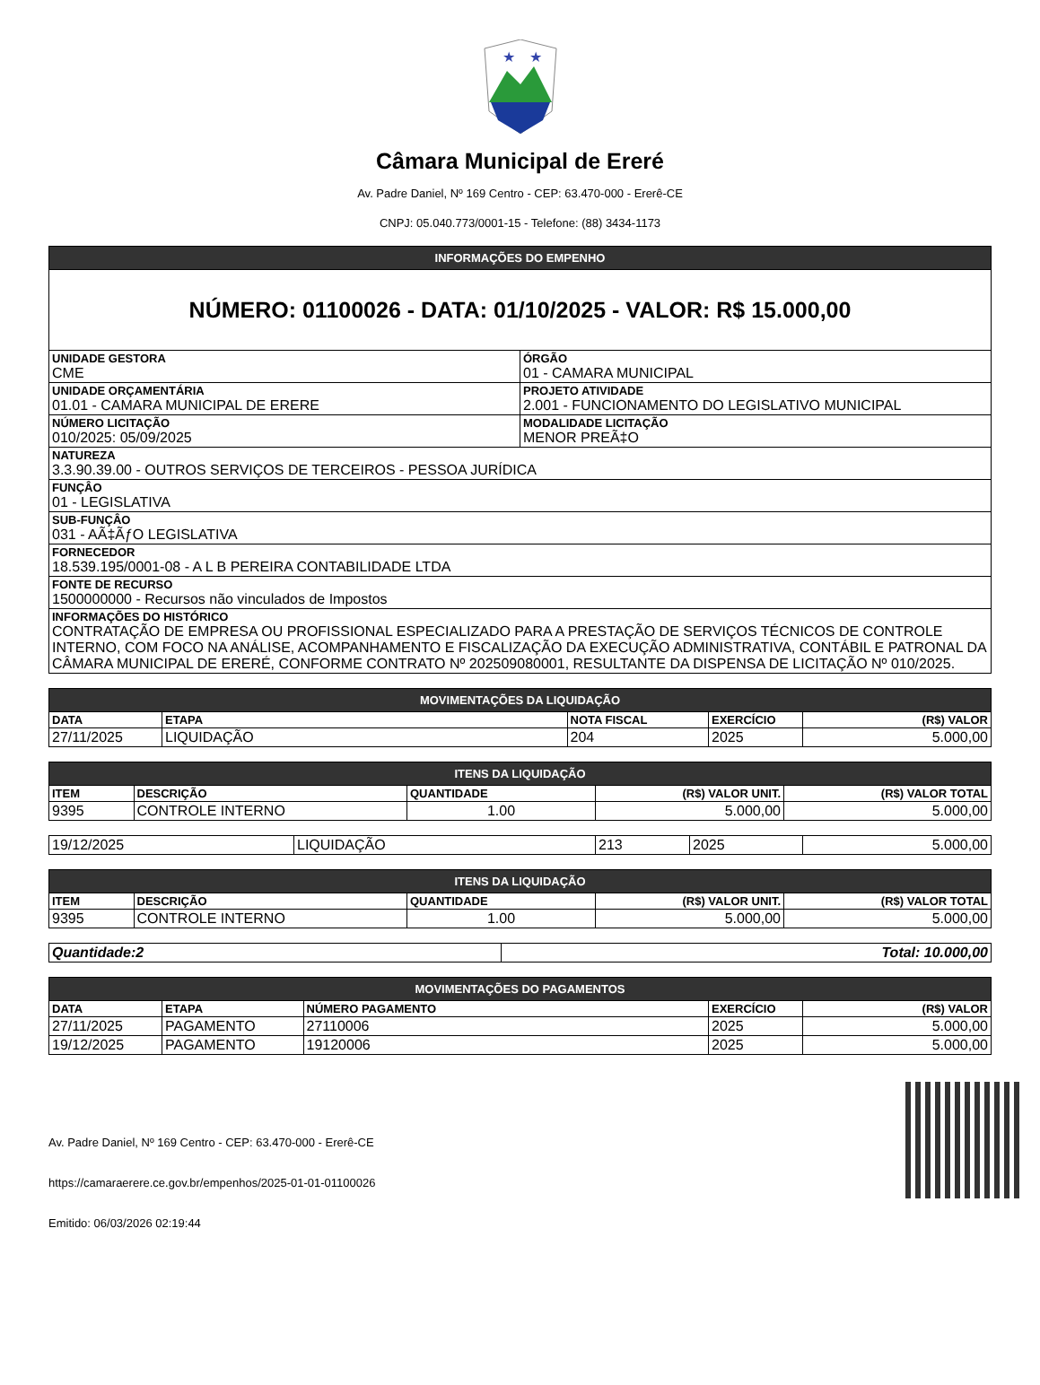★
★
Câmara Municipal de Ereré
Av. Padre Daniel, Nº 169 Centro - CEP: 63.470-000 - Ererê-CE
CNPJ: 05.040.773/0001-15 - Telefone: (88) 3434-1173
| INFORMAÇÕES DO EMPENHO | |
| --- | --- |
| NÚMERO: 01100026 - DATA: 01/10/2025 - VALOR: R$ 15.000,00 | |
| UNIDADE GESTORA CME | ÓRGÃO 01 - CAMARA MUNICIPAL |
| UNIDADE ORÇAMENTÁRIA 01.01 - CAMARA MUNICIPAL DE ERERE | PROJETO ATIVIDADE 2.001 - FUNCIONAMENTO DO LEGISLATIVO MUNICIPAL |
| NÚMERO LICITAÇÃO 010/2025: 05/09/2025 | MODALIDADE LICITAÇÃO MENOR PREÃ‡O |
| NATUREZA 3.3.90.39.00 - OUTROS SERVIÇOS DE TERCEIROS - PESSOA JURÍDICA | |
| FUNÇÂO 01 - LEGISLATIVA | |
| SUB-FUNÇÂO 031 - AÃ‡ÃƒO LEGISLATIVA | |
| FORNECEDOR 18.539.195/0001-08 - A L B PEREIRA CONTABILIDADE LTDA | |
| FONTE DE RECURSO 1500000000 - Recursos não vinculados de Impostos | |
| INFORMAÇÕES DO HISTÓRICO CONTRATAÇÃO DE EMPRESA OU PROFISSIONAL ESPECIALIZADO PARA A PRESTAÇÃO DE SERVIÇOS TÉCNICOS DE CONTROLE INTERNO, COM FOCO NA ANÁLISE, ACOMPANHAMENTO E FISCALIZAÇÃO DA EXECUÇÃO ADMINISTRATIVA, CONTÁBIL E PATRONAL DA CÂMARA MUNICIPAL DE ERERÉ, CONFORME CONTRATO Nº 202509080001, RESULTANTE DA DISPENSA DE LICITAÇÃO Nº 010/2025. | |
| MOVIMENTAÇÕES DA LIQUIDAÇÃO | | | | |
| --- | --- | --- | --- | --- |
| DATA | ETAPA | NOTA FISCAL | EXERCÍCIO | (R$) VALOR |
| 27/11/2025 | LIQUIDAÇÃO | 204 | 2025 | 5.000,00 |
| ITENS DA LIQUIDAÇÃO | | | | |
| --- | --- | --- | --- | --- |
| ITEM | DESCRIÇÃO | QUANTIDADE | (R$) VALOR UNIT. | (R$) VALOR TOTAL |
| 9395 | CONTROLE INTERNO | 1.00 | 5.000,00 | 5.000,00 |
| 19/12/2025 | LIQUIDAÇÃO | 213 | 2025 | 5.000,00 |
| ITENS DA LIQUIDAÇÃO | | | | |
| --- | --- | --- | --- | --- |
| ITEM | DESCRIÇÃO | QUANTIDADE | (R$) VALOR UNIT. | (R$) VALOR TOTAL |
| 9395 | CONTROLE INTERNO | 1.00 | 5.000,00 | 5.000,00 |
| Quantidade:2 | Total: 10.000,00 |
| MOVIMENTAÇÕES DO PAGAMENTOS | | | | |
| --- | --- | --- | --- | --- |
| DATA | ETAPA | NÚMERO PAGAMENTO | EXERCÍCIO | (R$) VALOR |
| 27/11/2025 | PAGAMENTO | 27110006 | 2025 | 5.000,00 |
| 19/12/2025 | PAGAMENTO | 19120006 | 2025 | 5.000,00 |
Av. Padre Daniel, Nº 169 Centro - CEP: 63.470-000 - Ererê-CE
https://camaraerere.ce.gov.br/empenhos/2025-01-01-01100026
Emitido: 06/03/2026 02:19:44